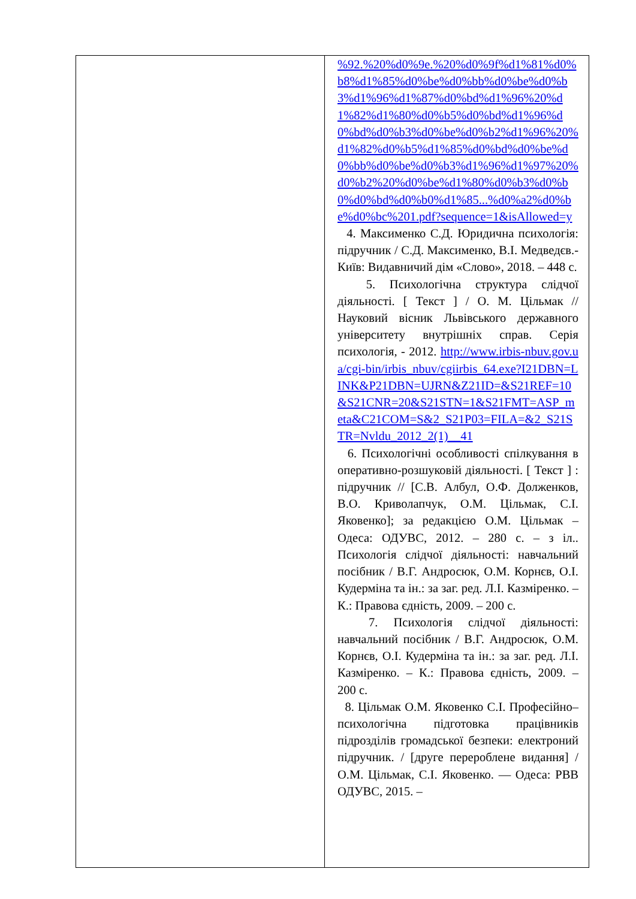| | %92.%20%d0%9e.%20%d0%9f%d1%81%d0%b8%d1%85%d0%be%d0%bb%d0%be%d0%b3%d1%96%d1%87%d0%bd%d1%96%20%d1%82%d1%80%d0%b5%d0%bd%d1%96%d0%bd%d0%b3%d0%be%d0%b2%d1%96%20%d1%82%d0%b5%d1%85%d0%bd%d0%be%d0%bb%d0%be%d0%b3%d1%96%d1%97%20%d0%b2%20%d0%be%d1%80%d0%b3%d0%b0%d0%bd%d0%b0%d1%85...%d0%a2%d0%be%d0%bc%201.pdf?sequence=1&isAllowed=y 4. Максименко С.Д. Юридична психологія: підручник / С.Д. Максименко, В.І. Медведєв.- Київ: Видавничий дім «Слово», 2018. – 448 с. 5. Психологічна структура слідчої діяльності. [ Текст ] / О. М. Цільмак // Науковий вісник Львівського державного університету внутрішніх справ. Серія психологія, - 2012. http://www.irbis-nbuv.gov.ua/cgi-bin/irbis_nbuv/cgiirbis_64.exe?I21DBN=LINK&P21DBN=UJRN&Z21ID=&S21REF=10&S21CNR=20&S21STN=1&S21FMT=ASP_meta&C21COM=S&2_S21P03=FILA=&2_S21STR=Nvldu_2012_2(1)__41 6. Психологічні особливості спілкування в оперативно-розшуковій діяльності. [ Текст ] : підручник // [С.В. Албул, О.Ф. Долженков, В.О. Криволапчук, О.М. Цільмак, С.І. Яковенко]; за редакцією О.М. Цільмак – Одеса: ОДУВС, 2012. – 280 с. – з іл.. Психологія слідчої діяльності: навчальний посібник / В.Г. Андросюк, О.М. Корнєв, О.І. Кудерміна та ін.: за заг. ред. Л.І. Казміренко. – К.: Правова єдність, 2009. – 200 с. 7. Психологія слідчої діяльності: навчальний посібник / В.Г. Андросюк, О.М. Корнєв, О.І. Кудерміна та ін.: за заг. ред. Л.І. Казміренко. – К.: Правова єдність, 2009. – 200 с. 8. Цільмак О.М. Яковенко С.І. Професійно–психологічна підготовка працівників підрозділів громадської безпеки: електроний підручник. / [друге перероблене видання] / О.М. Цільмак, С.І. Яковенко. — Одеса: РВВ ОДУВС, 2015. – |